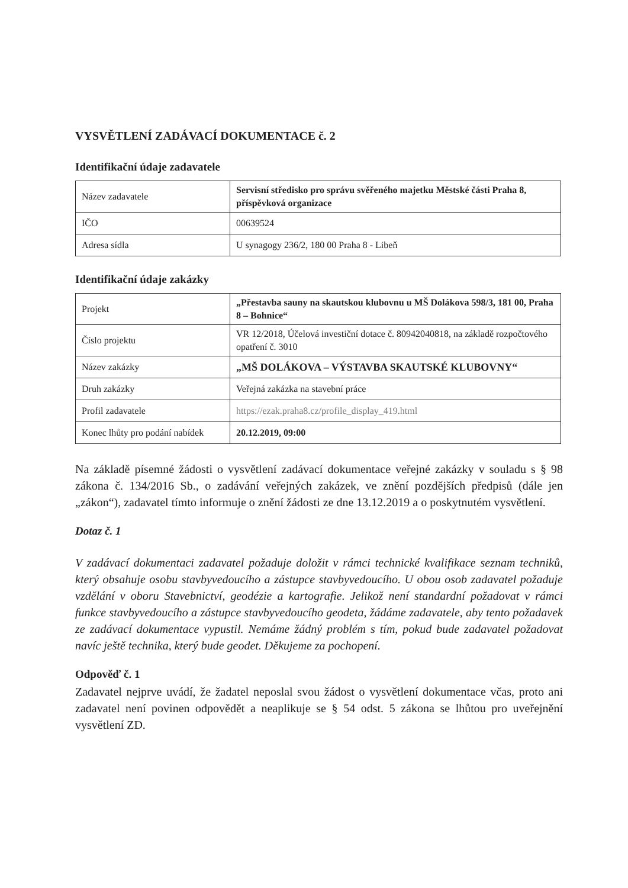VYSVĚTLENÍ ZADÁVACÍ DOKUMENTACE č. 2
Identifikační údaje zadavatele
| Název zadavatele | Servisní středisko pro správu svěřeného majetku Městské části Praha 8, příspěvková organizace |
| IČO | 00639524 |
| Adresa sídla | U synagogy 236/2, 180 00 Praha 8 - Libeň |
Identifikační údaje zakázky
| Projekt | „Přestavba sauny na skautskou klubovnu u MŠ Dolákova 598/3, 181 00, Praha 8 – Bohnice“ |
| Číslo projektu | VR 12/2018, Účelová investiční dotace č. 80942040818, na základě rozpočtového opatření č. 3010 |
| Název zakázky | „MŠ DOLÁKOVA – VÝSTAVBA SKAUTSKÉ KLUBOVNY“ |
| Druh zakázky | Veřejná zakázka na stavební práce |
| Profil zadavatele | https://ezak.praha8.cz/profile_display_419.html |
| Konec lhůty pro podání nabídek | 20.12.2019, 09:00 |
Na základě písemné žádosti o vysvětlení zadávací dokumentace veřejné zakázky v souladu s § 98 zákona č. 134/2016 Sb., o zadávání veřejných zakázek, ve znění pozdějších předpisů (dále jen „zákon“), zadavatel tímto informuje o znění žádosti ze dne 13.12.2019 a o poskytnutém vysvětlení.
Dotaz č. 1
V zadávací dokumentaci zadavatel požaduje doložit v rámci technické kvalifikace seznam techniků, který obsahuje osobu stavbyvedoucího a zástupce stavbyvedoucího. U obou osob zadavatel požaduje vzdělání v oboru Stavebnictví, geodézie a kartografie. Jelikož není standardní požadovat v rámci funkce stavbyvedoucího a zástupce stavbyvedoucího geodeta, žádáme zadavatele, aby tento požadavek ze zadávací dokumentace vypustil. Nemáme žádný problém s tím, pokud bude zadavatel požadovat navíc ještě technika, který bude geodet. Děkujeme za pochopení.
Odpověď č. 1
Zadavatel nejprve uvádí, že žadatel neposlal svou žádost o vysvětlení dokumentace včas, proto ani zadavatel není povinen odpovědět a neaplikuje se § 54 odst. 5 zákona se lhůtou pro uveřejnění vysvětlení ZD.